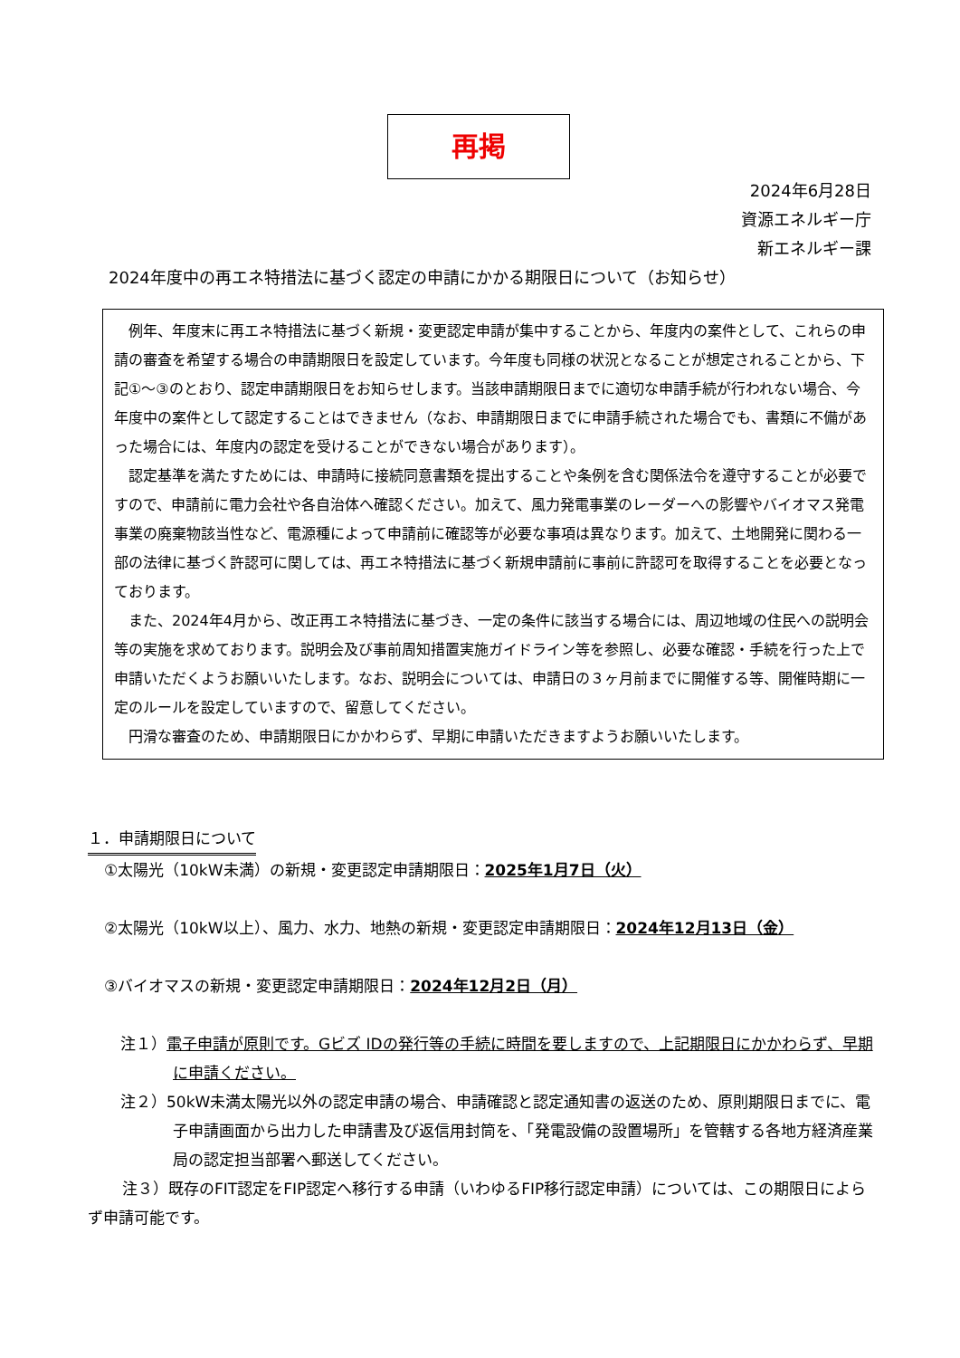再掲
2024年6月28日
資源エネルギー庁
新エネルギー課
2024年度中の再エネ特措法に基づく認定の申請にかかる期限日について（お知らせ）
例年、年度末に再エネ特措法に基づく新規・変更認定申請が集中することから、年度内の案件として、これらの申請の審査を希望する場合の申請期限日を設定しています。今年度も同様の状況となることが想定されることから、下記①～③のとおり、認定申請期限日をお知らせします。当該申請期限日までに適切な申請手続が行われない場合、今年度中の案件として認定することはできません（なお、申請期限日までに申請手続された場合でも、書類に不備があった場合には、年度内の認定を受けることができない場合があります）。
認定基準を満たすためには、申請時に接続同意書類を提出することや条例を含む関係法令を遵守することが必要ですので、申請前に電力会社や各自治体へ確認ください。加えて、風力発電事業のレーダーへの影響やバイオマス発電事業の廃棄物該当性など、電源種によって申請前に確認等が必要な事項は異なります。加えて、土地開発に関わる一部の法律に基づく許認可に関しては、再エネ特措法に基づく新規申請前に事前に許認可を取得することを必要となっております。
また、2024年4月から、改正再エネ特措法に基づき、一定の条件に該当する場合には、周辺地域の住民への説明会等の実施を求めております。説明会及び事前周知措置実施ガイドライン等を参照し、必要な確認・手続を行った上で申請いただくようお願いいたします。なお、説明会については、申請日の３ヶ月前までに開催する等、開催時期に一定のルールを設定していますので、留意してください。
円滑な審査のため、申請期限日にかかわらず、早期に申請いただきますようお願いいたします。
１．申請期限日について
①太陽光（10kW未満）の新規・変更認定申請期限日：2025年1月7日（火）
②太陽光（10kW以上）、風力、水力、地熱の新規・変更認定申請期限日：2024年12月13日（金）
③バイオマスの新規・変更認定申請期限日：2024年12月2日（月）
注１）電子申請が原則です。Gビズ IDの発行等の手続に時間を要しますので、上記期限日にかかわらず、早期に申請ください。
注２）50kW未満太陽光以外の認定申請の場合、申請確認と認定通知書の返送のため、原則期限日までに、電子申請画面から出力した申請書及び返信用封筒を、「発電設備の設置場所」を管轄する各地方経済産業局の認定担当部署へ郵送してください。
注３）既存のFIT認定をFIP認定へ移行する申請（いわゆるFIP移行認定申請）については、この期限日によらず申請可能です。